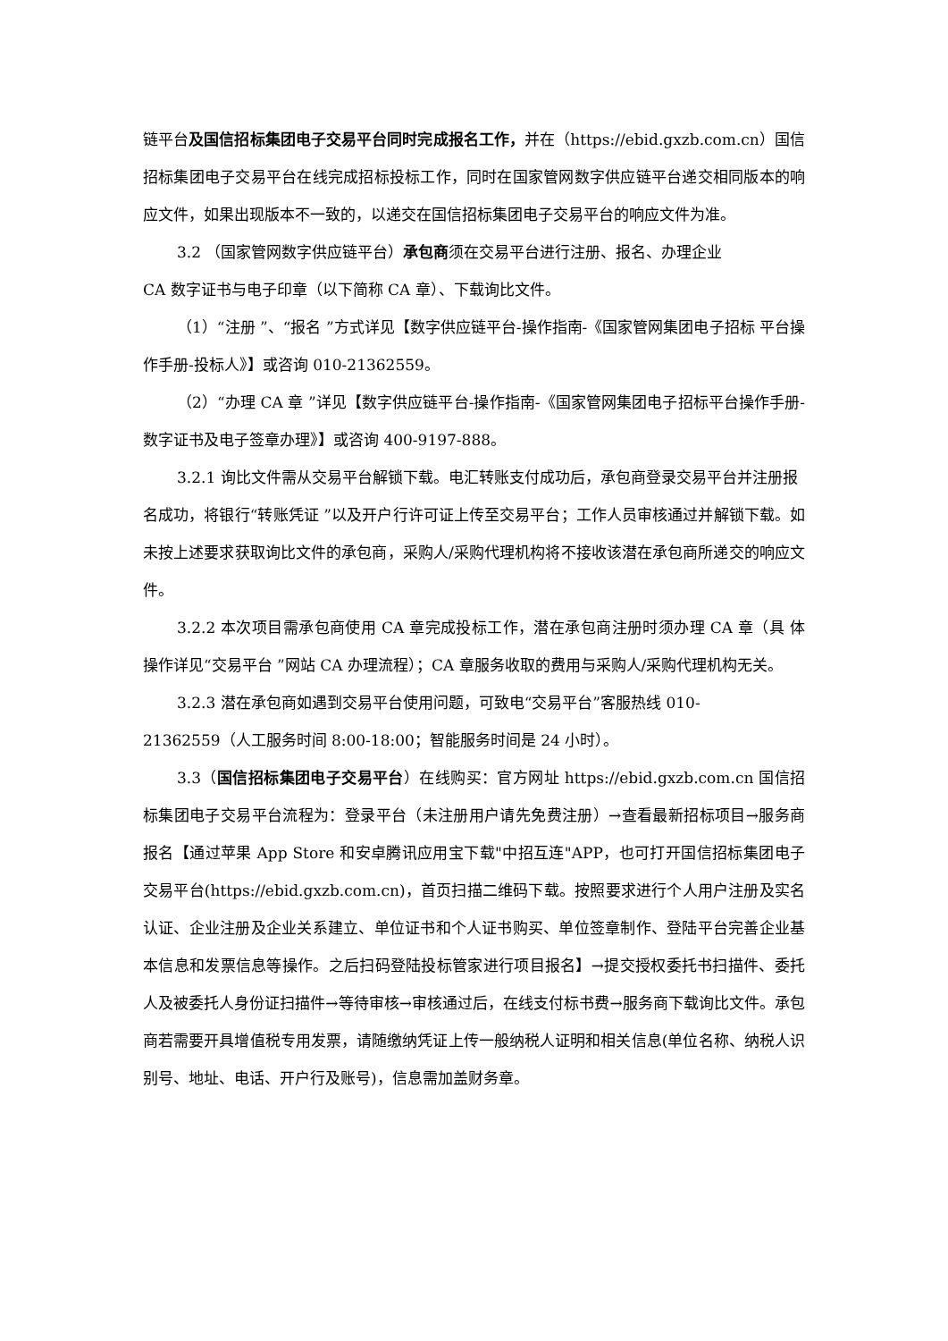链平台及国信招标集团电子交易平台同时完成报名工作，并在（https://ebid.gxzb.com.cn）国信招标集团电子交易平台在线完成招标投标工作，同时在国家管网数字供应链平台递交相同版本的响应文件，如果出现版本不一致的，以递交在国信招标集团电子交易平台的响应文件为准。
3.2 （国家管网数字供应链平台）承包商须在交易平台进行注册、报名、办理企业
CA 数字证书与电子印章（以下简称 CA 章）、下载询比文件。
（1）“注册 ”、“报名 ”方式详见【数字供应链平台-操作指南-《国家管网集团电子招标 平台操作手册-投标人》】或咨询 010-21362559。
（2）“办理 CA 章 ”详见【数字供应链平台-操作指南-《国家管网集团电子招标平台操作手册-数字证书及电子签章办理》】或咨询 400-9197-888。
3.2.1 询比文件需从交易平台解锁下载。电汇转账支付成功后，承包商登录交易平台并注册报
名成功，将银行“转账凭证 ”以及开户行许可证上传至交易平台；工作人员审核通过并解锁下载。如未按上述要求获取询比文件的承包商，采购人/采购代理机构将不接收该潜在承包商所递交的响应文件。
3.2.2 本次项目需承包商使用 CA 章完成投标工作，潜在承包商注册时须办理 CA 章（具 体操作详见“交易平台 ”网站 CA 办理流程）；CA 章服务收取的费用与采购人/采购代理机构无关。
3.2.3 潜在承包商如遇到交易平台使用问题，可致电“交易平台”客服热线 010-
21362559（人工服务时间 8:00-18:00；智能服务时间是 24 小时）。
3.3（国信招标集团电子交易平台）在线购买：官方网址 https://ebid.gxzb.com.cn 国信招标集团电子交易平台流程为：登录平台（未注册用户请先免费注册）→查看最新招标项目→服务商报名【通过苹果 App Store 和安卓腾讯应用宝下载"中招互连"APP，也可打开国信招标集团电子交易平台(https://ebid.gxzb.com.cn)，首页扫描二维码下载。按照要求进行个人用户注册及实名认证、企业注册及企业关系建立、单位证书和个人证书购买、单位签章制作、登陆平台完善企业基本信息和发票信息等操作。之后扫码登陆投标管家进行项目报名】→提交授权委托书扫描件、委托人及被委托人身份证扫描件→等待审核→审核通过后，在线支付标书费→服务商下载询比文件。承包商若需要开具增值税专用发票，请随缴纳凭证上传一般纳税人证明和相关信息(单位名称、纳税人识别号、地址、电话、开户行及账号)，信息需加盖财务章。